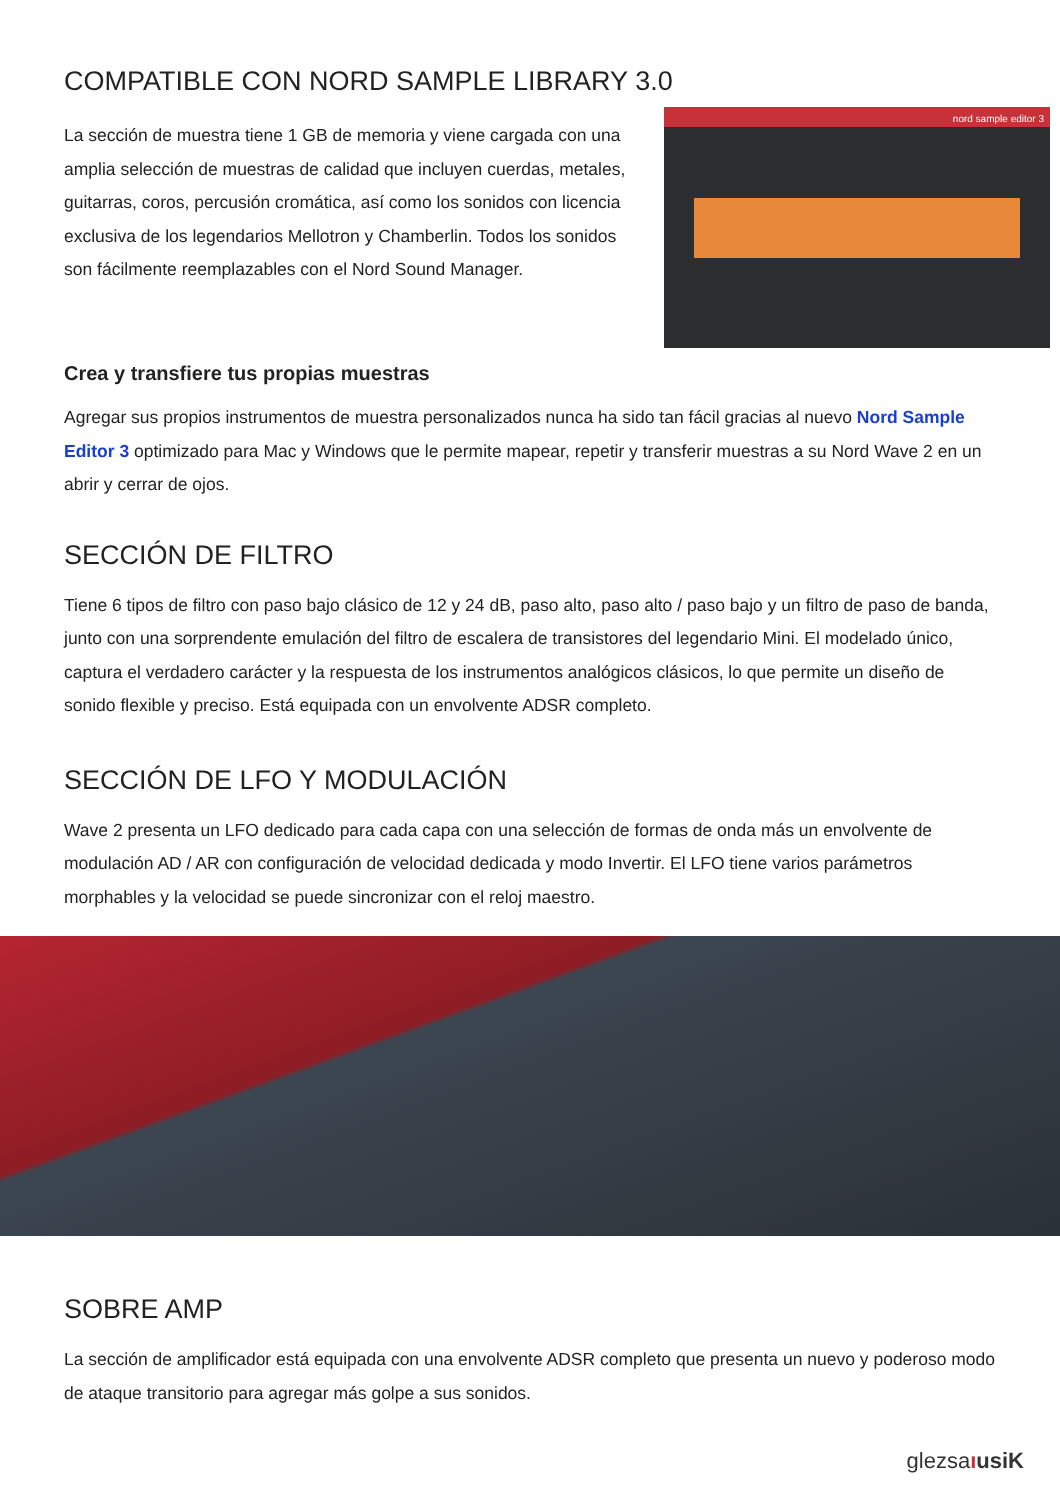COMPATIBLE CON NORD SAMPLE LIBRARY 3.0
nord sample editor 3
La sección de muestra tiene 1 GB de memoria y viene cargada con una amplia selección de muestras de calidad que incluyen cuerdas, metales, guitarras, coros, percusión cromática, así como los sonidos con licencia exclusiva de los legendarios Mellotron y Chamberlin. Todos los sonidos son fácilmente reemplazables con el Nord Sound Manager.
Crea y transfiere tus propias muestras
Agregar sus propios instrumentos de muestra personalizados nunca ha sido tan fácil gracias al nuevo Nord Sample Editor 3 optimizado para Mac y Windows que le permite mapear, repetir y transferir muestras a su Nord Wave 2 en un abrir y cerrar de ojos.
SECCIÓN DE FILTRO
Tiene 6 tipos de filtro con paso bajo clásico de 12 y 24 dB, paso alto, paso alto / paso bajo y un filtro de paso de banda, junto con una sorprendente emulación del filtro de escalera de transistores del legendario Mini. El modelado único, captura el verdadero carácter y la respuesta de los instrumentos analógicos clásicos, lo que permite un diseño de sonido flexible y preciso. Está equipada con un envolvente ADSR completo.
SECCIÓN DE LFO Y MODULACIÓN
Wave 2 presenta un LFO dedicado para cada capa con una selección de formas de onda más un envolvente de modulación AD / AR con configuración de velocidad dedicada y modo Invertir. El LFO tiene varios parámetros morphables y la velocidad se puede sincronizar con el reloj maestro.
SOBRE AMP
La sección de amplificador está equipada con una envolvente ADSR completo que presenta un nuevo y poderoso modo de ataque transitorio para agregar más golpe a sus sonidos.
glezsaıusiK